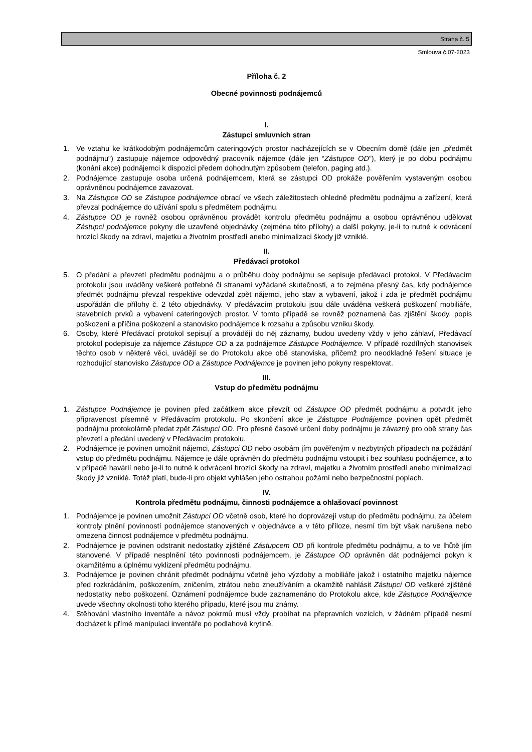Strana č. 5
Smlouva č.07-2023
Příloha č. 2
Obecné povinnosti podnájemců
I.
Zástupci smluvních stran
1. Ve vztahu ke krátkodobým podnájemcům cateringových prostor nacházejících se v Obecním domě (dále jen „předmět podnájmu“) zastupuje nájemce odpovědný pracovník nájemce (dále jen “Zástupce OD”), který je po dobu podnájmu (konání akce) podnájemci k dispozici předem dohodnutým způsobem (telefon, paging atd.).
2. Podnájemce zastupuje osoba určená podnájemcem, která se zástupci OD prokáže pověřením vystaveným osobou oprávněnou podnájemce zavazovat.
3. Na Zástupce OD se Zástupce podnájemce obrací ve všech záležitostech ohledně předmětu podnájmu a zařízení, která převzal podnájemce do užívání spolu s předmětem podnájmu.
4. Zástupce OD je rovněž osobou oprávněnou provádět kontrolu předmětu podnájmu a osobou oprávněnou udělovat Zástupci podnájemce pokyny dle uzavřené objednávky (zejména této přílohy) a další pokyny, je-li to nutné k odvrácení hrozící škody na zdraví, majetku a životním prostředí anebo minimalizaci škody již vzniklé.
II.
Předávací protokol
5. O předání a převzetí předmětu podnájmu a o průběhu doby podnájmu se sepisuje předávací protokol. V Předávacím protokolu jsou uváděny veškeré potřebné či stranami vyžádané skutečnosti, a to zejména přesný čas, kdy podnájemce předmět podnájmu převzal respektive odevzdal zpět nájemci, jeho stav a vybavení, jakož i zda je předmět podnájmu uspořádán dle přílohy č. 2 této objednávky. V předávacím protokolu jsou dále uváděna veškerá poškození mobiliáře, stavebních prvků a vybavení cateringových prostor. V tomto případě se rovněž poznamená čas zjištění škody, popis poškození a příčina poškození a stanovisko podnájemce k rozsahu a způsobu vzniku škody.
6. Osoby, které Předávací protokol sepisují a provádějí do něj záznamy, budou uvedeny vždy v jeho záhlaví, Předávací protokol podepisuje za nájemce Zástupce OD a za podnájemce Zástupce Podnájemce. V případě rozdílných stanovisek těchto osob v některé věci, uvádějí se do Protokolu akce obě stanoviska, přičemž pro neodkladné řešení situace je rozhodující stanovisko Zástupce OD a Zástupce Podnájemce je povinen jeho pokyny respektovat.
III.
Vstup do předmětu podnájmu
1. Zástupce Podnájemce je povinen před začátkem akce převzít od Zástupce OD předmět podnájmu a potvrdit jeho připravenost písemně v Předávacím protokolu. Po skončení akce je Zástupce Podnájemce povinen opět předmět podnájmu protokolárně předat zpět Zástupci OD. Pro přesné časové určení doby podnájmu je závazný pro obě strany čas převzetí a předání uvedený v Předávacím protokolu.
2. Podnájemce je povinen umožnit nájemci, Zástupci OD nebo osobám jím pověřeným v nezbytných případech na požádání vstup do předmětu podnájmu. Nájemce je dále oprávněn do předmětu podnájmu vstoupit i bez souhlasu podnájemce, a to v případě havárií nebo je-li to nutné k odvrácení hrozící škody na zdraví, majetku a životním prostředí anebo minimalizaci škody již vzniklé. Totéž platí, bude-li pro objekt vyhlášen jeho ostrahou požární nebo bezpečnostní poplach.
IV.
Kontrola předmětu podnájmu, činnosti podnájemce a ohlašovací povinnost
1. Podnájemce je povinen umožnit Zástupci OD včetně osob, které ho doprovázejí vstup do předmětu podnájmu, za účelem kontroly plnění povinností podnájemce stanovených v objednávce a v této příloze, nesmí tím být však narušena nebo omezena činnost podnájemce v předmětu podnájmu.
2. Podnájemce je povinen odstranit nedostatky zjištěné Zástupcem OD při kontrole předmětu podnájmu, a to ve lhůtě jím stanovené. V případě nesplnění této povinnosti podnájemcem, je Zástupce OD oprávněn dát podnájemci pokyn k okamžitému a úplnému vyklizení předmětu podnájmu.
3. Podnájemce je povinen chránit předmět podnájmu včetně jeho výzdoby a mobiliáře jakož i ostatního majetku nájemce před rozkrádáním, poškozením, zničením, ztrátou nebo zneužíváním a okamžitě nahlásit Zástupci OD veškeré zjištěné nedostatky nebo poškození. Oznámení podnájemce bude zaznamenáno do Protokolu akce, kde Zástupce Podnájemce uvede všechny okolnosti toho kterého případu, které jsou mu známy.
4. Stěhování vlastního inventáře a návoz pokrmů musí vždy probíhat na přepravních vozících, v žádném případě nesmí docházet k přímé manipulaci inventáře po podlahové krytině.